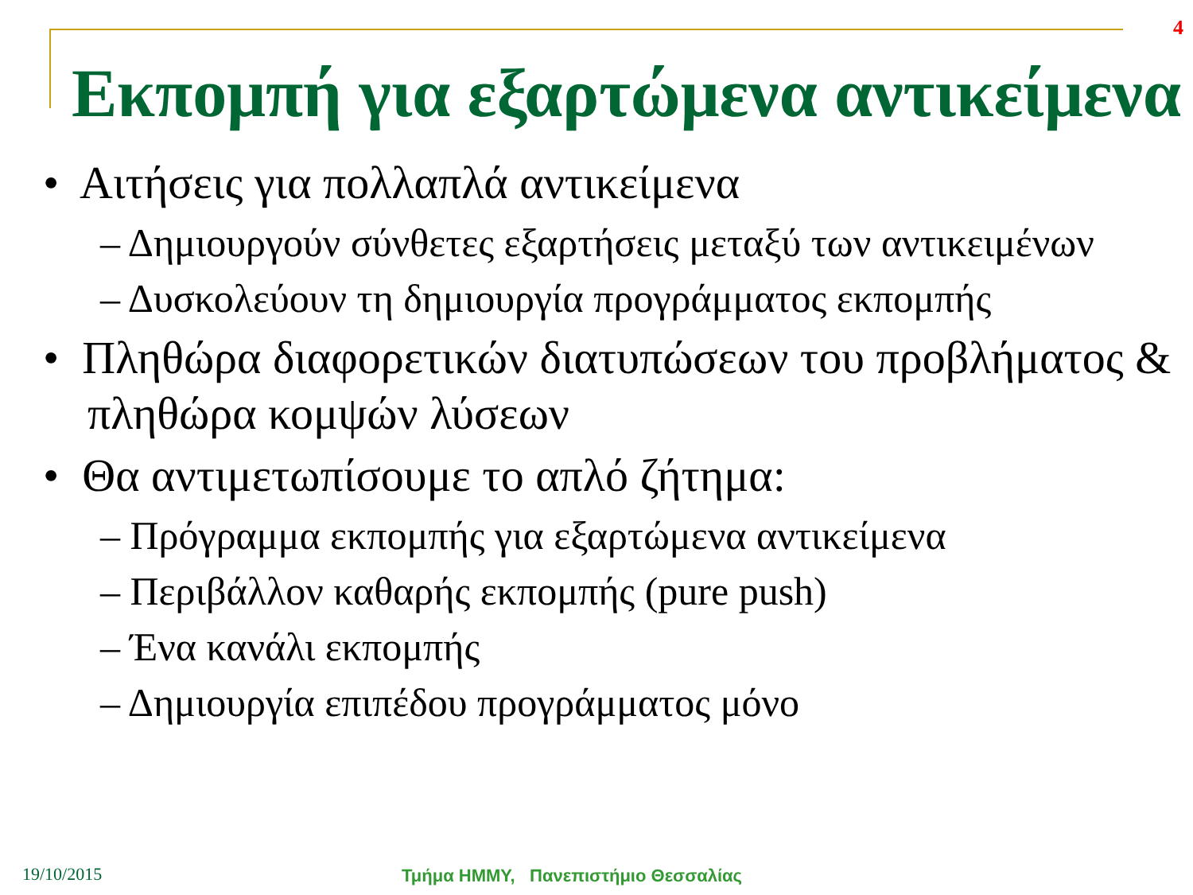4
Εκπομπή για εξαρτώμενα αντικείμενα
• Αιτήσεις για πολλαπλά αντικείμενα
– Δημιουργούν σύνθετες εξαρτήσεις μεταξύ των αντικειμένων
– Δυσκολεύουν τη δημιουργία προγράμματος εκπομπής
• Πληθώρα διαφορετικών διατυπώσεων του προβλήματος & πληθώρα κομψών λύσεων
• Θα αντιμετωπίσουμε το απλό ζήτημα:
– Πρόγραμμα εκπομπής για εξαρτώμενα αντικείμενα
– Περιβάλλον καθαρής εκπομπής (pure push)
– Ένα κανάλι εκπομπής
– Δημιουργία επιπέδου προγράμματος μόνο
19/10/2015
Τμήμα ΗΜΜΥ, Πανεπιστήμιο Θεσσαλίας